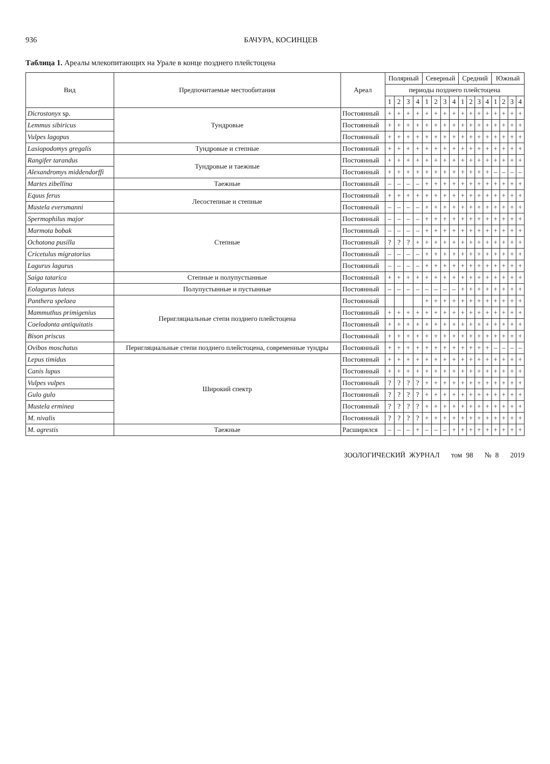936 БАЧУРА, КОСИНЦЕВ
Таблица 1. Ареалы млекопитающих на Урале в конце позднего плейстоцена
| Вид | Предпочитаемые местообитания | Ареал | Полярный | | | | Северный | | | | Средний | | | | Южный | | | |
| --- | --- | --- | --- | --- | --- | --- | --- | --- | --- | --- | --- | --- | --- | --- | --- | --- | --- | --- |
| | | | периоды позднего плейстоцена | | | | | | | | | | | | | | | |
| | | | 1 | 2 | 3 | 4 | 1 | 2 | 3 | 4 | 1 | 2 | 3 | 4 | 1 | 2 | 3 | 4 |
| Dicrostonyx sp. | Тундровые | Постоянный | + | + | + | + | + | + | + | + | + | + | + | + | + | + | + | + |
| Lemmus sibiricus | | Постоянный | + | + | + | + | + | + | + | + | + | + | + | + | + | + | + | + |
| Vulpes lagopus | | Постоянный | + | + | + | + | + | + | + | + | + | + | + | + | + | + | + | + |
| Lasiopodomys gregalis | Тундровые и степные | Постоянный | + | + | + | + | + | + | + | + | + | + | + | + | + | + | + | + |
| Rangifer tarandus | Тундровые и таежные | Постоянный | + | + | + | + | + | + | + | + | + | + | + | + | + | + | + | + |
| Alexandromys middendorffi | | Постоянный | + | + | + | + | + | + | + | + | + | + | + | + | – | – | – | – |
| Martes zibellina | Таежные | Постоянный | – | – | – | – | + | + | + | + | + | + | + | + | + | + | + | + |
| Equus ferus | Лесостепные и степные | Постоянный | + | + | + | + | + | + | + | + | + | + | + | + | + | + | + | + |
| Mustela eversmanni | | Постоянный | – | – | – | – | + | + | + | + | + | + | + | + | + | + | + | + |
| Spermophilus major | Степные | Постоянный | – | – | – | – | + | + | + | + | + | + | + | + | + | + | + | + |
| Marmota bobak | | Постоянный | – | – | – | – | + | + | + | + | + | + | + | + | + | + | + | + |
| Ochotona pusilla | | Постоянный | ? | ? | ? | + | + | + | + | + | + | + | + | + | + | + | + | + |
| Cricetulus migratorius | | Постоянный | – | – | – | – | + | + | + | + | + | + | + | + | + | + | + | + |
| Lagurus lagurus | | Постоянный | – | – | – | – | + | + | + | + | + | + | + | + | + | + | + | + |
| Saiga tatarica | Степные и полупустынные | Постоянный | + | + | + | + | + | + | + | + | + | + | + | + | + | + | + | + |
| Eolagurus luteus | Полупустынные и пустынные | Постоянный | – | – | – | – | – | – | – | – | + | + | + | + | + | + | + | + |
| Panthera spelaea | Перигляциальные степи позднего плейстоцена | Постоянный | | | | | + | + | + | + | + | + | + | + | + | + | + | + |
| Mammuthus primigenius | | Постоянный | + | + | + | + | + | + | + | + | + | + | + | + | + | + | + | + |
| Coelodonta antiquitatis | | Постоянный | + | + | + | + | + | + | + | + | + | + | + | + | + | + | + | + |
| Bison priscus | | Постоянный | + | + | + | + | + | + | + | + | + | + | + | + | + | + | + | + |
| Ovibos moschatus | Перигляциальные степи позднего плейстоцена, современные тундры | Постоянный | + | + | + | + | + | + | + | + | + | + | + | + | – | – | – | – |
| Lepus timidus | Широкий спектр | Постоянный | + | + | + | + | + | + | + | + | + | + | + | + | + | + | + | + |
| Canis lupus | | Постоянный | + | + | + | + | + | + | + | + | + | + | + | + | + | + | + | + |
| Vulpes vulpes | | Постоянный | ? | ? | ? | ? | + | + | + | + | + | + | + | + | + | + | + | + |
| Gulo gulo | | Постоянный | ? | ? | ? | ? | + | + | + | + | + | + | + | + | + | + | + | + |
| Mustela erminea | | Постоянный | ? | ? | ? | ? | + | + | + | + | + | + | + | + | + | + | + | + |
| M. nivalis | | Постоянный | ? | ? | ? | ? | + | + | + | + | + | + | + | + | + | + | + | + |
| M. agrestis | Таежные | Расширялся | – | – | – | + | – | – | – | + | + | + | + | + | + | + | + | + |
ЗООЛОГИЧЕСКИЙ ЖУРНАЛ том 98 № 8 2019